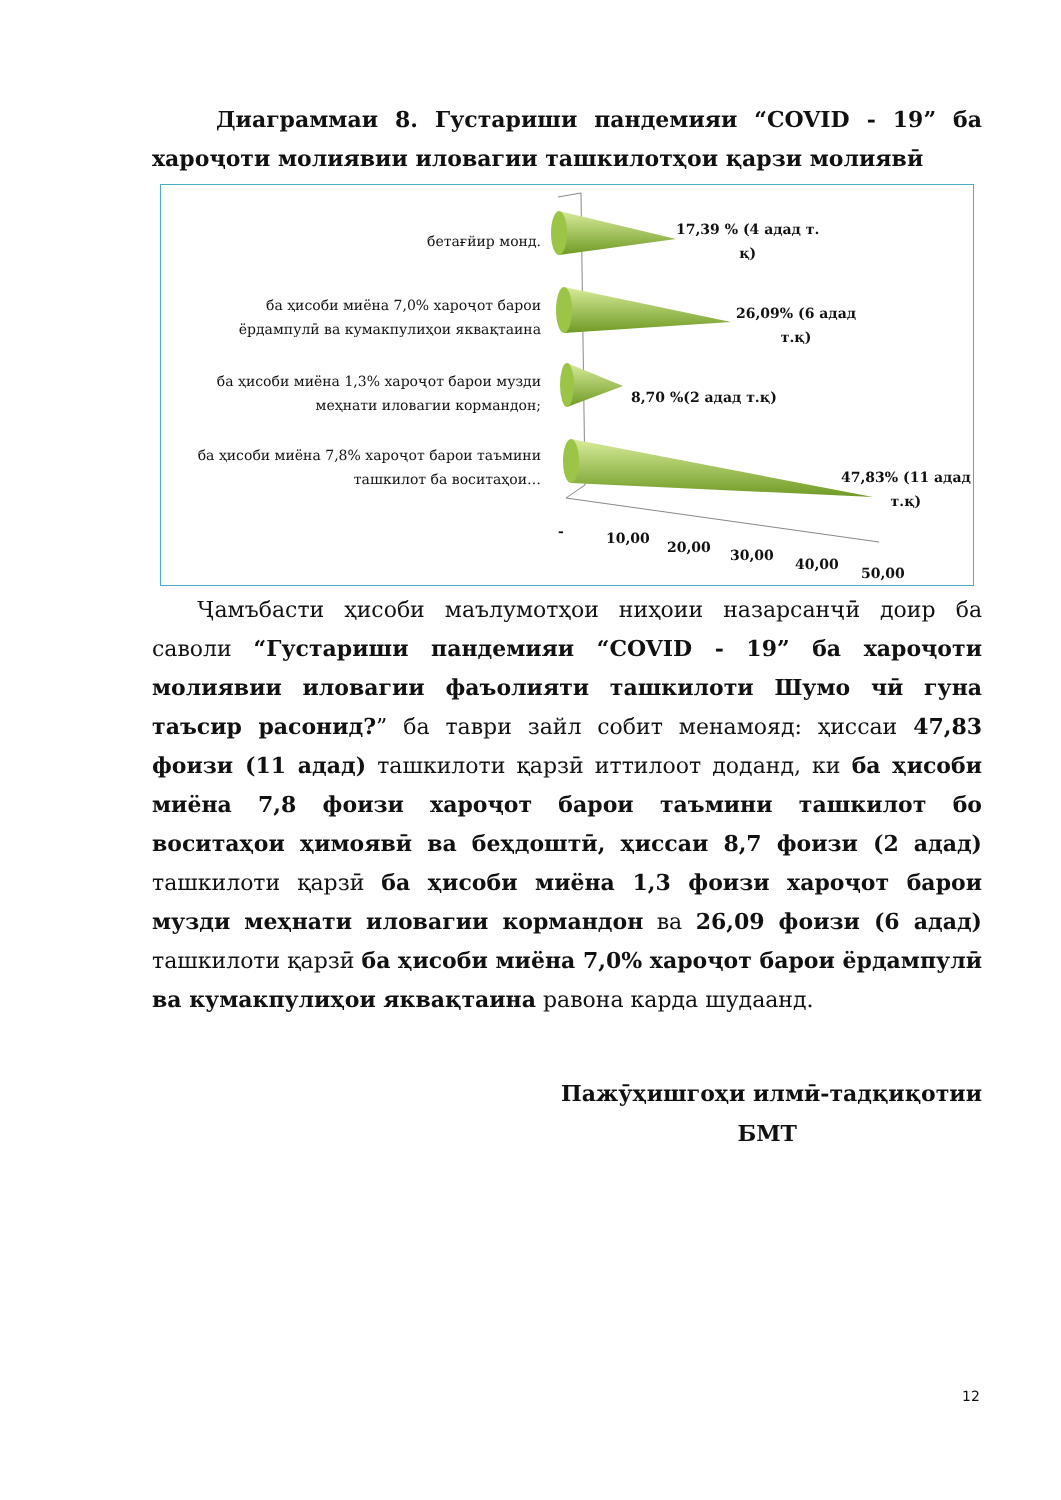Диаграммаи 8. Густариши пандемияи “COVID - 19” ба хароҷоти молиявии иловагии ташкилотҳои қарзи молиявӣ
бетағйир монд.
ба ҳисоби миёна 7,0% хароҷот барои ёрдампулӣ ва кумакпулиҳои яквақтаина
ба ҳисоби миёна 1,3% хароҷот барои музди меҳнати иловагии кормандон;
ба ҳисоби миёна 7,8% хароҷот барои таъмини ташкилот ба воситаҳои…
17,39 % (4 адад т.
қ)
26,09% (6 адад
т.қ)
8,70 %(2 адад т.қ)
47,83% (11 адад
т.қ)
- 10,00
20,00 30,00
40,00
50,00
Ҷамъбасти ҳисоби маълумотҳои ниҳоии назарсанҷӣ доир ба саволи “Густариши пандемияи “COVID - 19” ба хароҷоти молиявии иловагии фаъолияти ташкилоти Шумо чӣ гуна таъсир расонид?” ба таври зайл собит менамояд: ҳиссаи 47,83 фоизи (11 адад) ташкилоти қарзӣ иттилоот доданд, ки ба ҳисоби миёна 7,8 фоизи хароҷот барои таъмини ташкилот бо воситаҳои ҳимоявӣ ва беҳдоштӣ, ҳиссаи 8,7 фоизи (2 адад) ташкилоти қарзӣ ба ҳисоби миёна 1,3 фоизи хароҷот барои музди меҳнати иловагии кормандон ва 26,09 фоизи (6 адад) ташкилоти қарзӣ ба ҳисоби миёна 7,0% хароҷот барои ёрдампулӣ ва кумакпулиҳои яквақтаина равона карда шудаанд.
Пажӯҳишгоҳи илмӣ-тадқиқотии
БМТ
12